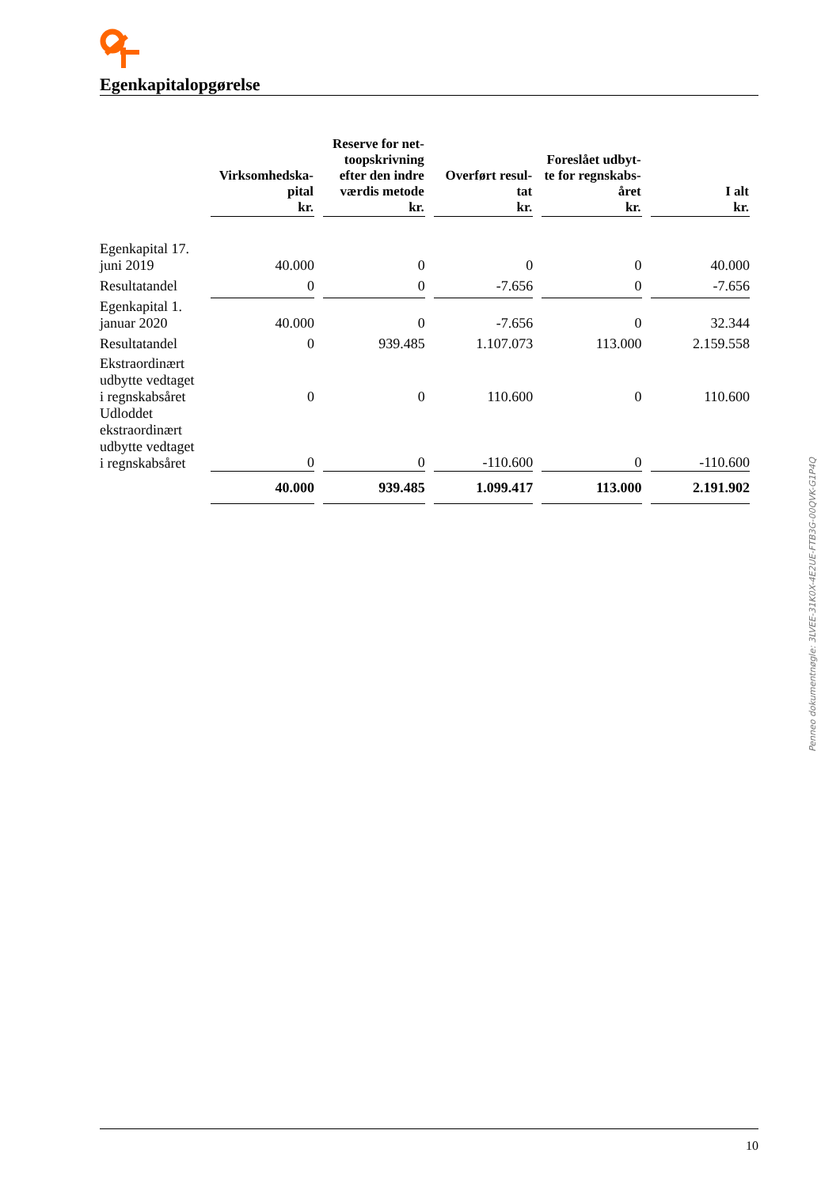Egenkapitalopgørelse
| | Virksomhedska- pital kr. | Reserve for net- toopskrivning efter den indre værdis metode kr. | Overført resul- tat kr. | Foreslået udbyt- te for regnskabs- året kr. | I alt kr. |
| --- | --- | --- | --- | --- | --- |
| Egenkapital 17. juni 2019 | 40.000 | 0 | 0 | 0 | 40.000 |
| Resultatandel | 0 | 0 | -7.656 | 0 | -7.656 |
| Egenkapital 1. januar 2020 | 40.000 | 0 | -7.656 | 0 | 32.344 |
| Resultatandel | 0 | 939.485 | 1.107.073 | 113.000 | 2.159.558 |
| Ekstraordinært udbytte vedtaget i regnskabsåret | 0 | 0 | 110.600 | 0 | 110.600 |
| Udloddet ekstraordinært udbytte vedtaget i regnskabsåret | 0 | 0 | -110.600 | 0 | -110.600 |
| | 40.000 | 939.485 | 1.099.417 | 113.000 | 2.191.902 |
10
Penneo dokumentnøgle: 3LVEE-31K0X-4E2UE-FTB3G-00QVK-G1P4Q